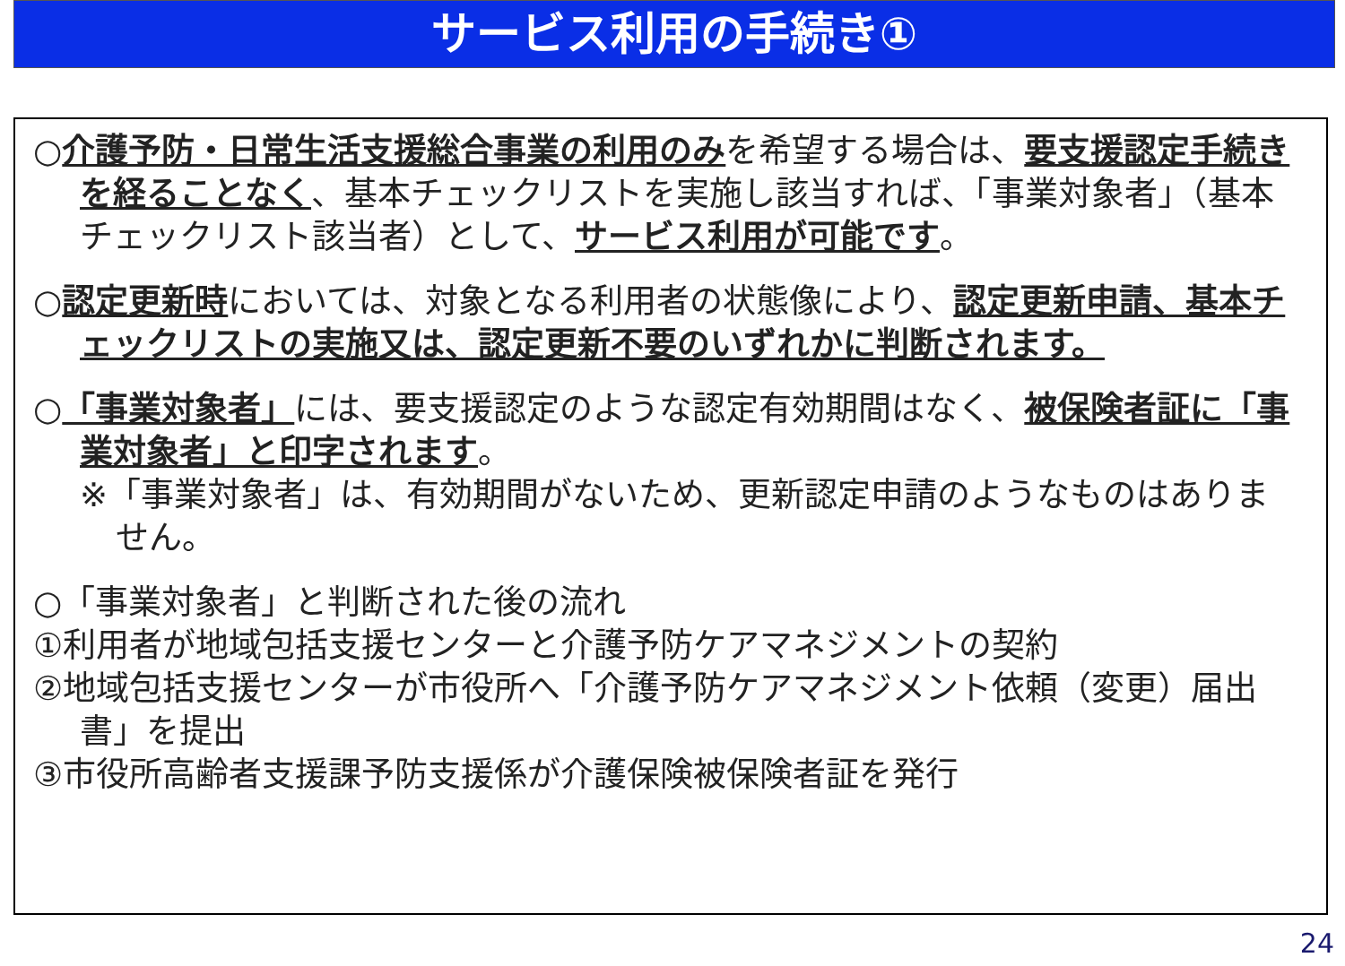サービス利用の手続き①
○介護予防・日常生活支援総合事業の利用のみを希望する場合は、要支援認定手続きを経ることなく、基本チェックリストを実施し該当すれば、「事業対象者」（基本チェックリスト該当者）として、サービス利用が可能です。
○認定更新時においては、対象となる利用者の状態像により、認定更新申請、基本チェックリストの実施又は、認定更新不要のいずれかに判断されます。
○「事業対象者」には、要支援認定のような認定有効期間はなく、被保険者証に「事業対象者」と印字されます。
※「事業対象者」は、有効期間がないため、更新認定申請のようなものはありません。
○「事業対象者」と判断された後の流れ
①利用者が地域包括支援センターと介護予防ケアマネジメントの契約
②地域包括支援センターが市役所へ「介護予防ケアマネジメント依頼（変更）届出書」を提出
③市役所高齢者支援課予防支援係が介護保険被保険者証を発行
24